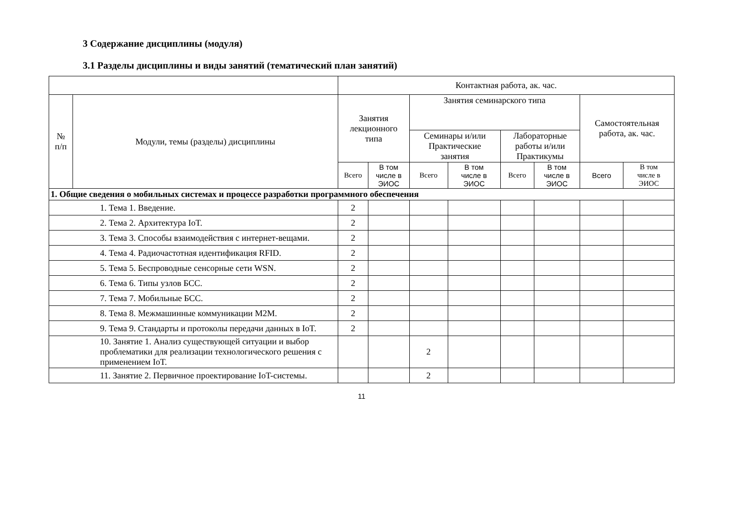3 Содержание дисциплины (модуля)
3.1 Разделы дисциплины и виды занятий (тематический план занятий)
| | | Контактная работа, ак. час. | | | | | | | |
| --- | --- | --- | --- | --- | --- | --- | --- | --- | --- |
| № п/п | Модули, темы (разделы) дисциплины | Занятия лекционного типа | | Занятия семинарского типа | | | | Самостоятельная работа, ак. час. | |
| | | | | Семинары и/или Практические занятия | | Лабораторные работы и/или Практикумы | | | |
| | | Всего | В том числе в ЭИОС | Всего | В том числе в ЭИОС | Всего | В том числе в ЭИОС | Всего | В том числе в ЭИОС |
| 1. Общие сведения о мобильных системах и процессе разработки программного обеспечения | | | | | | | | | |
| | 1. Тема 1. Введение. | 2 | | | | | | | |
| | 2. Тема 2. Архитектура IoT. | 2 | | | | | | | |
| | 3. Тема 3. Способы взаимодействия с интернет-вещами. | 2 | | | | | | | |
| | 4. Тема 4. Радиочастотная идентификация RFID. | 2 | | | | | | | |
| | 5. Тема 5. Беспроводные сенсорные сети WSN. | 2 | | | | | | | |
| | 6. Тема 6. Типы узлов БСС. | 2 | | | | | | | |
| | 7. Тема 7. Мобильные БСС. | 2 | | | | | | | |
| | 8. Тема 8. Межмашинные коммуникации M2M. | 2 | | | | | | | |
| | 9. Тема 9. Стандарты и протоколы передачи данных в IoT. | 2 | | | | | | | |
| | 10. Занятие 1. Анализ существующей ситуации и выбор проблематики для реализации технологического решения с применением IoT. | | | 2 | | | | | |
| | 11. Занятие 2. Первичное проектирование IoT-системы. | | | 2 | | | | | |
11